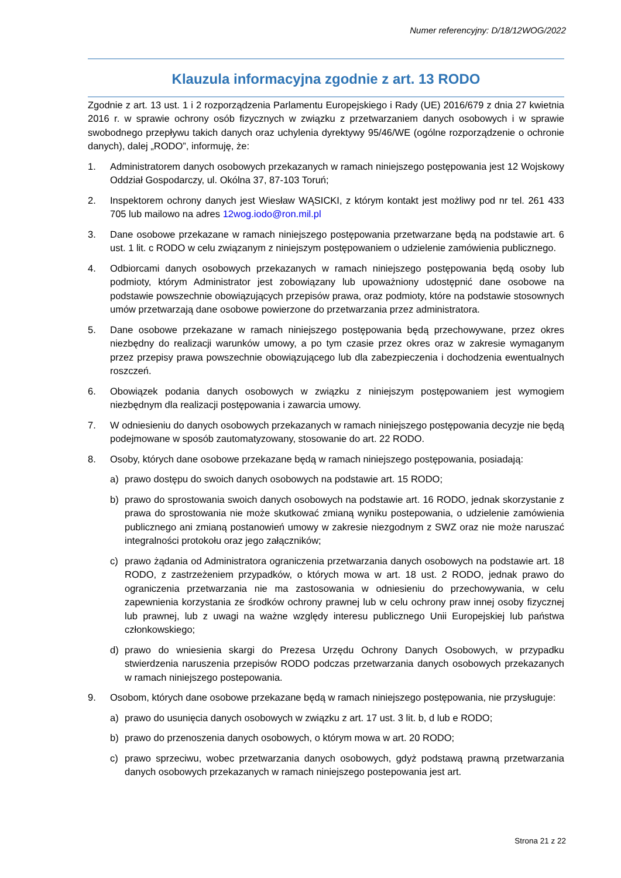Numer referencyjny: D/18/12WOG/2022
Klauzula informacyjna zgodnie z art. 13 RODO
Zgodnie z art. 13 ust. 1 i 2 rozporządzenia Parlamentu Europejskiego i Rady (UE) 2016/679 z dnia 27 kwietnia 2016 r. w sprawie ochrony osób fizycznych w związku z przetwarzaniem danych osobowych i w sprawie swobodnego przepływu takich danych oraz uchylenia dyrektywy 95/46/WE (ogólne rozporządzenie o ochronie danych), dalej „RODO”, informuję, że:
1. Administratorem danych osobowych przekazanych w ramach niniejszego postępowania jest 12 Wojskowy Oddział Gospodarczy, ul. Okólna 37, 87-103 Toruń;
2. Inspektorem ochrony danych jest Wiesław WĄSICKI, z którym kontakt jest możliwy pod nr tel. 261 433 705 lub mailowo na adres 12wog.iodo@ron.mil.pl
3. Dane osobowe przekazane w ramach niniejszego postępowania przetwarzane będą na podstawie art. 6 ust. 1 lit. c RODO w celu związanym z niniejszym postępowaniem o udzielenie zamówienia publicznego.
4. Odbiorcami danych osobowych przekazanych w ramach niniejszego postępowania będą osoby lub podmioty, którym Administrator jest zobowiązany lub upoważniony udostępnić dane osobowe na podstawie powszechnie obowiązujących przepisów prawa, oraz podmioty, które na podstawie stosownych umów przetwarzają dane osobowe powierzone do przetwarzania przez administratora.
5. Dane osobowe przekazane w ramach niniejszego postępowania będą przechowywane, przez okres niezbędny do realizacji warunków umowy, a po tym czasie przez okres oraz w zakresie wymaganym przez przepisy prawa powszechnie obowiązującego lub dla zabezpieczenia i dochodzenia ewentualnych roszczeń.
6. Obowiązek podania danych osobowych w związku z niniejszym postępowaniem jest wymogiem niezbędnym dla realizacji postępowania i zawarcia umowy.
7. W odniesieniu do danych osobowych przekazanych w ramach niniejszego postępowania decyzje nie będą podejmowane w sposób zautomatyzowany, stosowanie do art. 22 RODO.
8. Osoby, których dane osobowe przekazane będą w ramach niniejszego postępowania, posiadają:
a) prawo dostępu do swoich danych osobowych na podstawie art. 15 RODO;
b) prawo do sprostowania swoich danych osobowych na podstawie art. 16 RODO, jednak skorzystanie z prawa do sprostowania nie może skutkować zmianą wyniku postepowania, o udzielenie zamówienia publicznego ani zmianą postanowień umowy w zakresie niezgodnym z SWZ oraz nie może naruszać integralności protokołu oraz jego załączników;
c) prawo żądania od Administratora ograniczenia przetwarzania danych osobowych na podstawie art. 18 RODO, z zastrzeżeniem przypadków, o których mowa w art. 18 ust. 2 RODO, jednak prawo do ograniczenia przetwarzania nie ma zastosowania w odniesieniu do przechowywania, w celu zapewnienia korzystania ze środków ochrony prawnej lub w celu ochrony praw innej osoby fizycznej lub prawnej, lub z uwagi na ważne względy interesu publicznego Unii Europejskiej lub państwa członkowskiego;
d) prawo do wniesienia skargi do Prezesa Urzędu Ochrony Danych Osobowych, w przypadku stwierdzenia naruszenia przepisów RODO podczas przetwarzania danych osobowych przekazanych w ramach niniejszego postepowania.
9. Osobom, których dane osobowe przekazane będą w ramach niniejszego postępowania, nie przysługuje:
a) prawo do usunięcia danych osobowych w związku z art. 17 ust. 3 lit. b, d lub e RODO;
b) prawo do przenoszenia danych osobowych, o którym mowa w art. 20 RODO;
c) prawo sprzeciwu, wobec przetwarzania danych osobowych, gdyż podstawą prawną przetwarzania danych osobowych przekazanych w ramach niniejszego postepowania jest art.
Strona 21 z 22